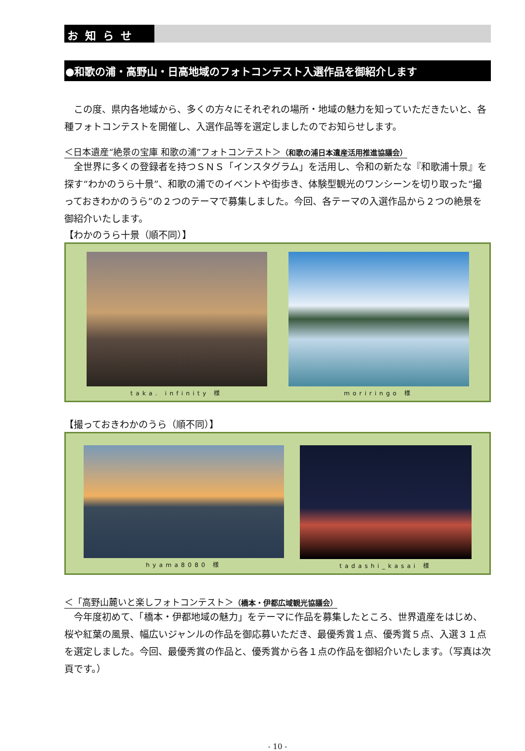お知らせ
●和歌の浦・高野山・日高地域のフォトコンテスト入選作品を御紹介します
この度、県内各地域から、多くの方々にそれぞれの場所・地域の魅力を知っていただきたいと、各種フォトコンテストを開催し、入選作品等を選定しましたのでお知らせします。
＜日本遺産“絶景の宝庫 和歌の浦”フォトコンテスト＞（和歌の浦日本遺産活用推進協議会）
全世界に多くの登録者を持つＳＮＳ「インスタグラム」を活用し、令和の新たな『和歌浦十景』を探す“わかのうら十景”、和歌の浦でのイベントや街歩き、体験型観光のワンシーンを切り取った“撮っておきわかのうら”の２つのテーマで募集しました。今回、各テーマの入選作品から２つの絶景を御紹介いたします。
【わかのうら十景（順不同）】
taka. infinity 様 moriringo 様
【撮っておきわかのうら（順不同）】
hyama8080 様 tadashi_kasai 様
＜「高野山麓いと楽しフォトコンテスト＞（橋本・伊都広域観光協議会）
今年度初めて、「橋本・伊都地域の魅力」をテーマに作品を募集したところ、世界遺産をはじめ、桜や紅葉の風景、幅広いジャンルの作品を御応募いただき、最優秀賞１点、優秀賞５点、入選３１点を選定しました。今回、最優秀賞の作品と、優秀賞から各１点の作品を御紹介いたします。（写真は次頁です。）
- 10 -